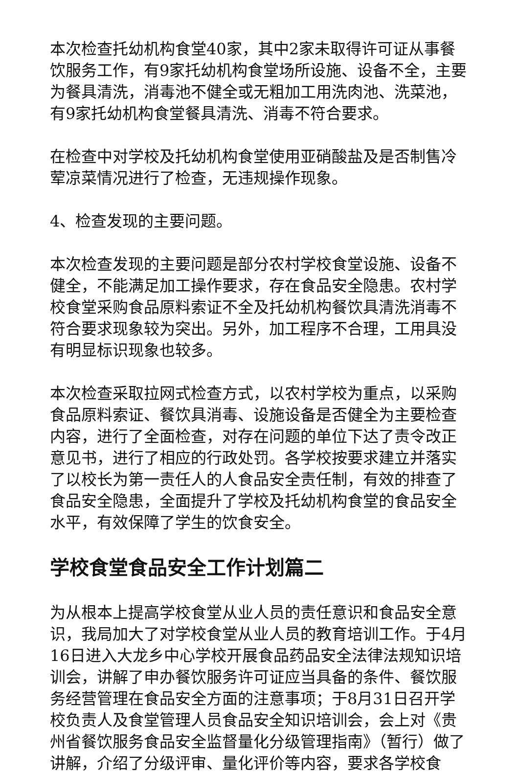本次检查托幼机构食堂40家，其中2家未取得许可证从事餐饮服务工作，有9家托幼机构食堂场所设施、设备不全，主要为餐具清洗，消毒池不健全或无粗加工用洗肉池、洗菜池，有9家托幼机构食堂餐具清洗、消毒不符合要求。
在检查中对学校及托幼机构食堂使用亚硝酸盐及是否制售冷荤凉菜情况进行了检查，无违规操作现象。
4、检查发现的主要问题。
本次检查发现的主要问题是部分农村学校食堂设施、设备不健全，不能满足加工操作要求，存在食品安全隐患。农村学校食堂采购食品原料索证不全及托幼机构餐饮具清洗消毒不符合要求现象较为突出。另外，加工程序不合理，工用具没有明显标识现象也较多。
本次检查采取拉网式检查方式，以农村学校为重点，以采购食品原料索证、餐饮具消毒、设施设备是否健全为主要检查内容，进行了全面检查，对存在问题的单位下达了责令改正意见书，进行了相应的行政处罚。各学校按要求建立并落实了以校长为第一责任人的人食品安全责任制，有效的排查了食品安全隐患，全面提升了学校及托幼机构食堂的食品安全水平，有效保障了学生的饮食安全。
学校食堂食品安全工作计划篇二
为从根本上提高学校食堂从业人员的责任意识和食品安全意识，我局加大了对学校食堂从业人员的教育培训工作。于4月16日进入大龙乡中心学校开展食品药品安全法律法规知识培训会，讲解了申办餐饮服务许可证应当具备的条件、餐饮服务经营管理在食品安全方面的注意事项；于8月31日召开学校负责人及食堂管理人员食品安全知识培训会，会上对《贵州省餐饮服务食品安全监督量化分级管理指南》（暂行）做了讲解，介绍了分级评审、量化评价等内容，要求各学校食